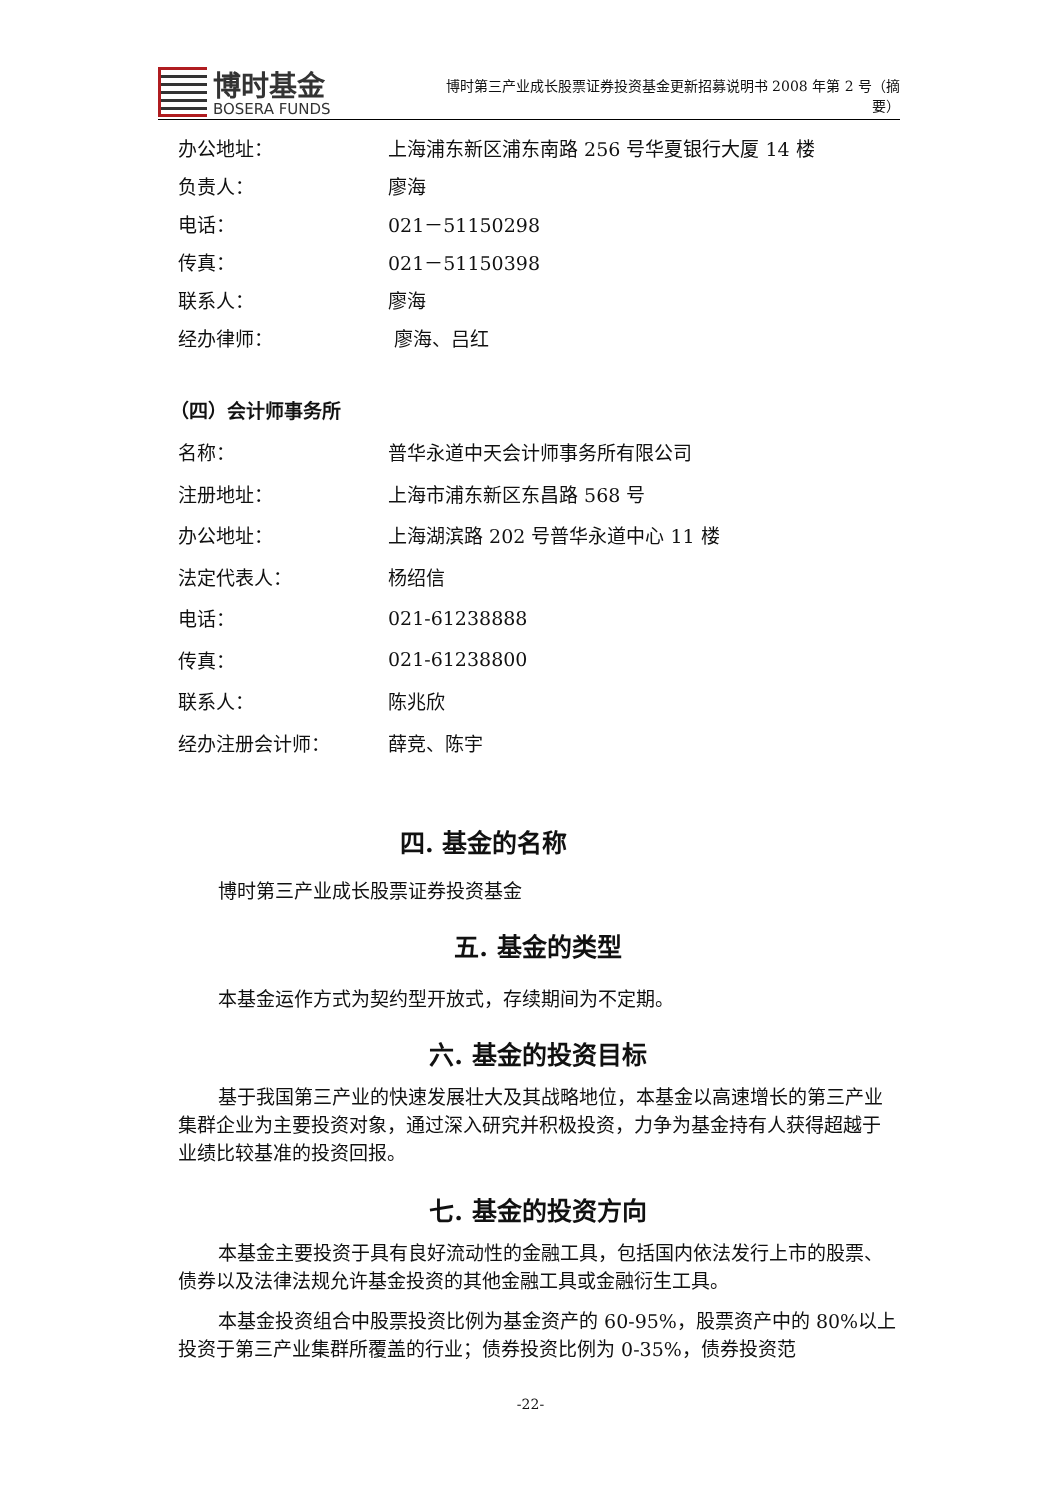博时基金
BOSERA FUNDS
博时第三产业成长股票证券投资基金更新招募说明书 2008 年第 2 号（摘要）
办公地址：
上海浦东新区浦东南路 256 号华夏银行大厦 14 楼
负责人： 廖海
电话： 021－51150298
传真： 021－51150398
联系人： 廖海
经办律师： 廖海、吕红
（四）会计师事务所
名称： 普华永道中天会计师事务所有限公司
注册地址： 上海市浦东新区东昌路 568 号
办公地址：
上海湖滨路 202 号普华永道中心 11 楼
法定代表人： 杨绍信
电话： 021-61238888
传真： 021-61238800
联系人： 陈兆欣
经办注册会计师： 薛竞、陈宇
四. 基金的名称
博时第三产业成长股票证券投资基金
五. 基金的类型
本基金运作方式为契约型开放式，存续期间为不定期。
六. 基金的投资目标
基于我国第三产业的快速发展壮大及其战略地位，本基金以高速增长的第三产业集群企业为主要投资对象，通过深入研究并积极投资，力争为基金持有人获得超越于业绩比较基准的投资回报。
七. 基金的投资方向
本基金主要投资于具有良好流动性的金融工具，包括国内依法发行上市的股票、债券以及法律法规允许基金投资的其他金融工具或金融衍生工具。
本基金投资组合中股票投资比例为基金资产的 60-95%，股票资产中的 80%以上投资于第三产业集群所覆盖的行业；债券投资比例为 0-35%，债券投资范
-22-